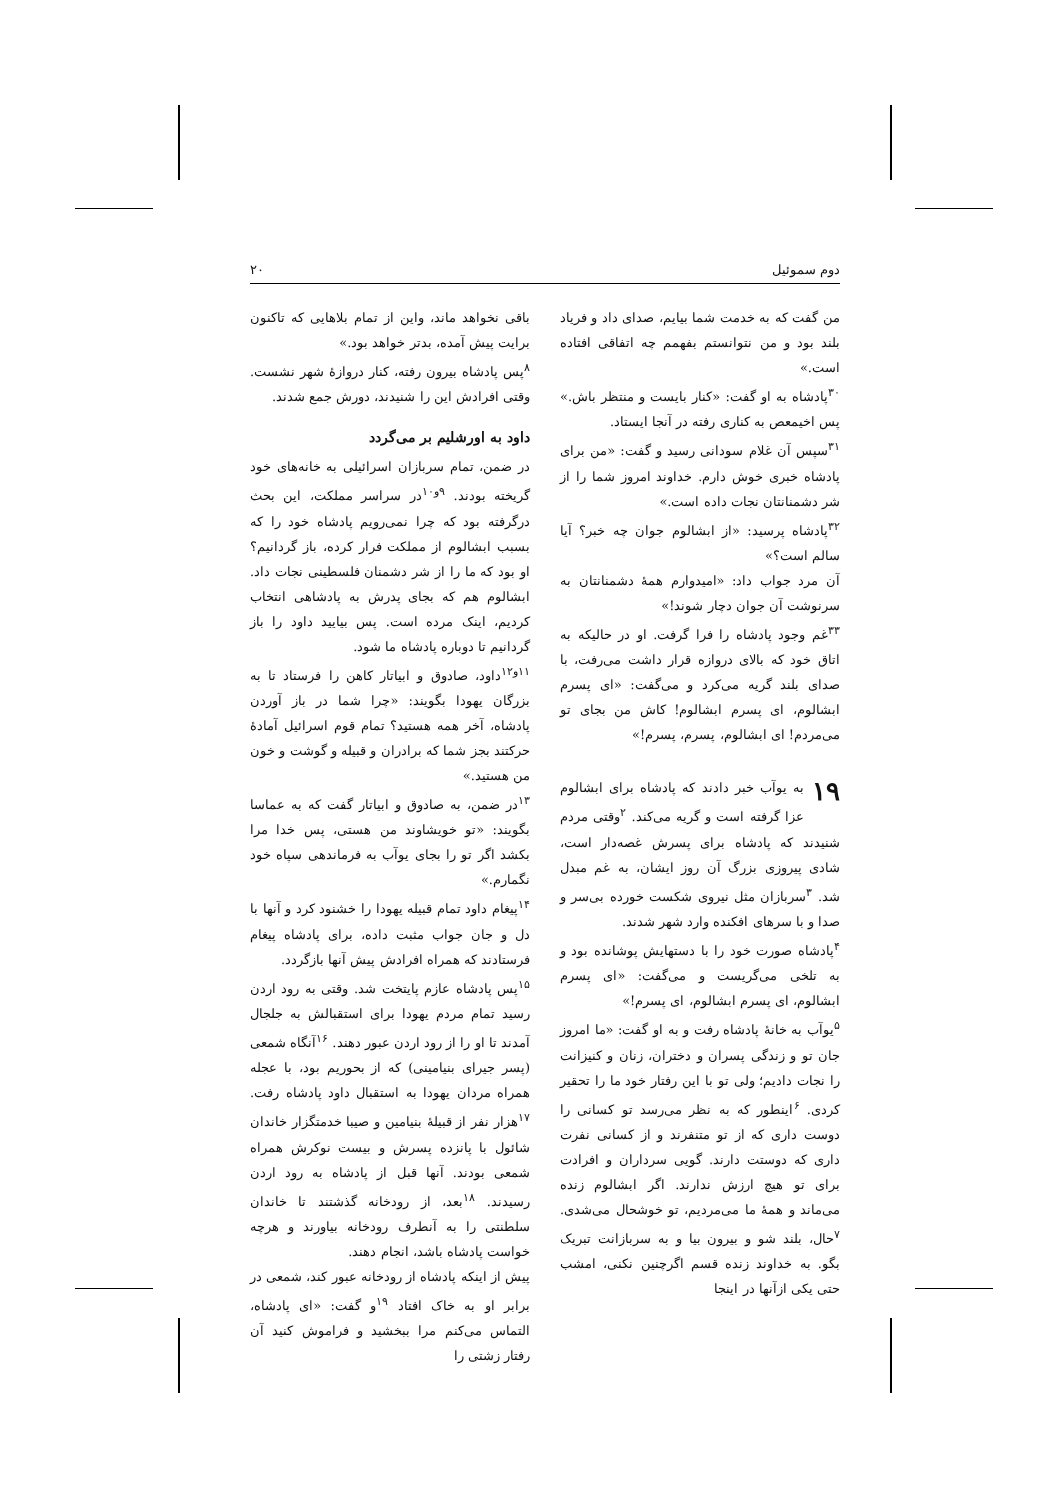دوم سموئیل ۲۰
من گفت که به خدمت شما بیایم، صدای داد و فریاد بلند بود و من نتوانستم بفهمم چه اتفاقی افتاده است.»
<sup>۳۰</sup> پادشاه به او گفت: «کنار بایست و منتظر باش.» پس اخیمعص به کناری رفته در آنجا ایستاد.
<sup>۳۱</sup> سپس آن غلام سودانی رسید و گفت: «من برای پادشاه خبری خوش دارم. خداوند امروز شما را از شر دشمنانتان نجات داده است.»
<sup>۳۲</sup> پادشاه پرسید: «از ابشالوم جوان چه خبر؟ آیا سالم است؟»
آن مرد جواب داد: «امیدوارم همهٔ دشمنانتان به سرنوشت آن جوان دچار شوند!»
<sup>۳۳</sup> غم وجود پادشاه را فرا گرفت. او در حالیکه به اتاق خود که بالای دروازه قرار داشت می‌رفت، با صدای بلند گریه می‌کرد و می‌گفت: «ای پسرم ابشالوم، ای پسرم ابشالوم! کاش من بجای تو می‌مردم! ای ابشالوم، پسرم، پسرم!»
۱۹ به یوآب خبر دادند که پادشاه برای ابشالوم عزا گرفته است و گریه می‌کند. <sup>۲</sup>وقتی مردم شنیدند که پادشاه برای پسرش غصه‌دار است، شادی پیروزی بزرگ آن روز ایشان، به غم مبدل شد. <sup>۳</sup>سربازان مثل نیروی شکست خورده بی‌سر و صدا و با سرهای افکنده وارد شهر شدند.
<sup>۴</sup> پادشاه صورت خود را با دستهایش پوشانده بود و به تلخی می‌گریست و می‌گفت: «ای پسرم ابشالوم، ای پسرم ابشالوم، ای پسرم!»
<sup>۵</sup> یوآب به خانهٔ پادشاه رفت و به او گفت: «ما امروز جان تو و زندگی پسران و دختران، زنان و کنیزانت را نجات دادیم؛ ولی تو با این رفتار خود ما را تحقیر کردی. <sup>۶</sup>اینطور که به نظر می‌رسد تو کسانی را دوست داری که از تو متنفرند و از کسانی نفرت داری که دوستت دارند. گویی سرداران و افرادت برای تو هیچ ارزش ندارند. اگر ابشالوم زنده می‌ماند و همهٔ ما می‌مردیم، تو خوشحال می‌شدی. <sup>۷</sup>حال، بلند شو و بیرون بیا و به سربازانت تبریک بگو. به خداوند زنده قسم اگرچنین نکنی، امشب حتی یکی ازآنها در اینجا
باقی نخواهد ماند، واین از تمام بلاهایی که تاکنون برایت پیش آمده، بدتر خواهد بود.»
<sup>۸</sup> پس پادشاه بیرون رفته، کنار دروازهٔ شهر نشست. وقتی افرادش این را شنیدند، دورش جمع شدند.
داود به اورشلیم بر می‌گردد
در ضمن، تمام سربازان اسرائیلی به خانه‌های خود گریخته بودند. <sup>۹و۱۰</sup>در سراسر مملکت، این بحث درگرفته بود که چرا نمی‌رویم پادشاه خود را که بسبب ابشالوم از مملکت فرار کرده، باز گردانیم؟ او بود که ما را از شر دشمنان فلسطینی نجات داد. ابشالوم هم که بجای پدرش به پادشاهی انتخاب کردیم، اینک مرده است. پس بیایید داود را باز گردانیم تا دوباره پادشاه ما شود.
<sup>۱۱و۱۲</sup>داود، صادوق و ابیاتار کاهن را فرستاد تا به بزرگان یهودا بگویند: «چرا شما در باز آوردن پادشاه، آخر همه هستید؟ تمام قوم اسرائیل آمادهٔ حرکتند بجز شما که برادران و قبیله و گوشت و خون من هستید.»
<sup>۱۳</sup> در ضمن، به صادوق و ابیاتار گفت که به عماسا بگویند: «تو خویشاوند من هستی، پس خدا مرا بکشد اگر تو را بجای یوآب به فرماندهی سپاه خود نگمارم.»
<sup>۱۴</sup> پیغام داود تمام قبیله یهودا را خشنود کرد و آنها با دل و جان جواب مثبت داده، برای پادشاه پیغام فرستادند که همراه افرادش پیش آنها بازگردد.
<sup>۱۵</sup> پس پادشاه عازم پایتخت شد. وقتی به رود اردن رسید تمام مردم یهودا برای استقبالش به جلجال آمدند تا او را از رود اردن عبور دهند. <sup>۱۶</sup>آنگاه شمعی (پسر جیرای بنیامینی) که از بحوریم بود، با عجله همراه مردان یهودا به استقبال داود پادشاه رفت. <sup>۱۷</sup>هزار نفر از قبیلهٔ بنیامین و صیبا خدمتگزار خاندان شائول با پانزده پسرش و بیست نوکرش همراه شمعی بودند. آنها قبل از پادشاه به رود اردن رسیدند. <sup>۱۸</sup>بعد، از رودخانه گذشتند تا خاندان سلطنتی را به آنطرف رودخانه بیاورند و هرچه خواست پادشاه باشد، انجام دهند.
پیش از اینکه پادشاه از رودخانه عبور کند، شمعی در برابر او به خاک افتاد <sup>۱۹</sup>و گفت: «ای پادشاه، التماس می‌کنم مرا ببخشید و فراموش کنید آن رفتار زشتی را